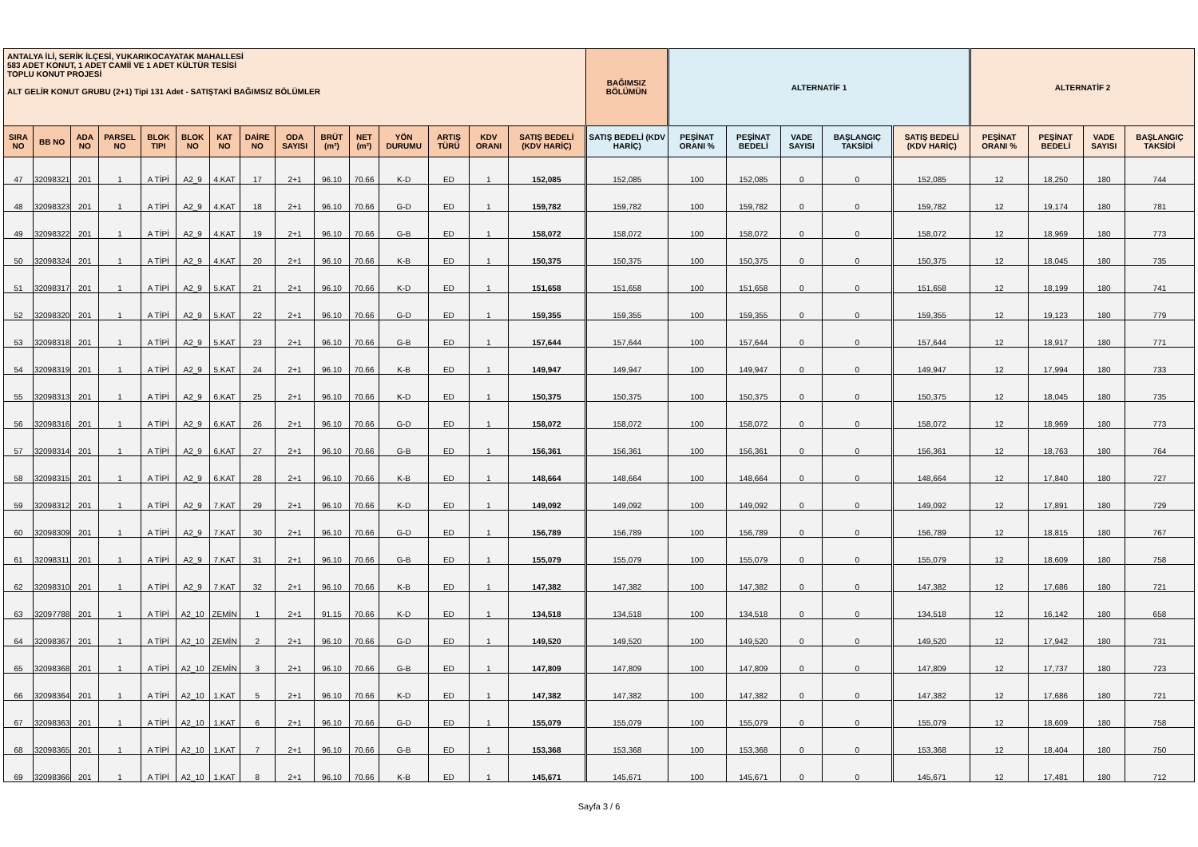| ANTALYA İLİ, SERİK İLÇESİ, YUKARIKOCAYATAK MAHALLESİ 583 ADET KONUT, 1 ADET CAMİİ VE 1 ADET KÜLTÜR TESİSİ TOPLU KONUT PROJESİ ALT GELİR KONUT GRUBU (2+1) Tipi 131 Adet - SATIŞTAKİ BAĞIMSIZ BÖLÜMLER | | | | | | | | | | | | | | | BAĞIMSIZ BÖLÜMÜN | ALTERNATİF 1 | | | | | ALTERNATİF 2 | | | |
| --- | --- | --- | --- | --- | --- | --- | --- | --- | --- | --- | --- | --- | --- | --- | --- | --- | --- | --- | --- | --- | --- | --- | --- | --- |
| SIRA NO | BB NO | ADA NO | PARSEL NO | BLOK TIPI | BLOK NO | KAT NO | DAİRE NO | ODA SAYISI | BRÜT (m²) | NET (m²) | YÖN DURUMU | ARTIŞ TÜRÜ | KDV ORANI | SATIŞ BEDELİ (KDV HARİÇ) | SATIŞ BEDELİ (KDV HARİÇ) | PEŞİNAT ORANI % | PEŞİNAT BEDELİ | VADE SAYISI | BAŞLANGIÇ TAKSİDİ | SATIŞ BEDELİ (KDV HARİÇ) | PEŞİNAT ORANI % | PEŞİNAT BEDELİ | VADE SAYISI | BAŞLANGIÇ TAKSİDİ |
| 47 | 32098321 | 201 | 1 | A TİPİ | A2_9 | 4.KAT | 17 | 2+1 | 96.10 | 70.66 | K-D | ED | 1 | 152,085 | 152,085 | 100 | 152,085 | 0 | 0 | 152,085 | 12 | 18,250 | 180 | 744 |
| 48 | 32098323 | 201 | 1 | A TİPİ | A2_9 | 4.KAT | 18 | 2+1 | 96.10 | 70.66 | G-D | ED | 1 | 159,782 | 159,782 | 100 | 159,782 | 0 | 0 | 159,782 | 12 | 19,174 | 180 | 781 |
| 49 | 32098322 | 201 | 1 | A TİPİ | A2_9 | 4.KAT | 19 | 2+1 | 96.10 | 70.66 | G-B | ED | 1 | 158,072 | 158,072 | 100 | 158,072 | 0 | 0 | 158,072 | 12 | 18,969 | 180 | 773 |
| 50 | 32098324 | 201 | 1 | A TİPİ | A2_9 | 4.KAT | 20 | 2+1 | 96.10 | 70.66 | K-B | ED | 1 | 150,375 | 150,375 | 100 | 150,375 | 0 | 0 | 150,375 | 12 | 18,045 | 180 | 735 |
| 51 | 32098317 | 201 | 1 | A TİPİ | A2_9 | 5.KAT | 21 | 2+1 | 96.10 | 70.66 | K-D | ED | 1 | 151,658 | 151,658 | 100 | 151,658 | 0 | 0 | 151,658 | 12 | 18,199 | 180 | 741 |
| 52 | 32098320 | 201 | 1 | A TİPİ | A2_9 | 5.KAT | 22 | 2+1 | 96.10 | 70.66 | G-D | ED | 1 | 159,355 | 159,355 | 100 | 159,355 | 0 | 0 | 159,355 | 12 | 19,123 | 180 | 779 |
| 53 | 32098318 | 201 | 1 | A TİPİ | A2_9 | 5.KAT | 23 | 2+1 | 96.10 | 70.66 | G-B | ED | 1 | 157,644 | 157,644 | 100 | 157,644 | 0 | 0 | 157,644 | 12 | 18,917 | 180 | 771 |
| 54 | 32098319 | 201 | 1 | A TİPİ | A2_9 | 5.KAT | 24 | 2+1 | 96.10 | 70.66 | K-B | ED | 1 | 149,947 | 149,947 | 100 | 149,947 | 0 | 0 | 149,947 | 12 | 17,994 | 180 | 733 |
| 55 | 32098313 | 201 | 1 | A TİPİ | A2_9 | 6.KAT | 25 | 2+1 | 96.10 | 70.66 | K-D | ED | 1 | 150,375 | 150,375 | 100 | 150,375 | 0 | 0 | 150,375 | 12 | 18,045 | 180 | 735 |
| 56 | 32098316 | 201 | 1 | A TİPİ | A2_9 | 6.KAT | 26 | 2+1 | 96.10 | 70.66 | G-D | ED | 1 | 158,072 | 158,072 | 100 | 158,072 | 0 | 0 | 158,072 | 12 | 18,969 | 180 | 773 |
| 57 | 32098314 | 201 | 1 | A TİPİ | A2_9 | 6.KAT | 27 | 2+1 | 96.10 | 70.66 | G-B | ED | 1 | 156,361 | 156,361 | 100 | 156,361 | 0 | 0 | 156,361 | 12 | 18,763 | 180 | 764 |
| 58 | 32098315 | 201 | 1 | A TİPİ | A2_9 | 6.KAT | 28 | 2+1 | 96.10 | 70.66 | K-B | ED | 1 | 148,664 | 148,664 | 100 | 148,664 | 0 | 0 | 148,664 | 12 | 17,840 | 180 | 727 |
| 59 | 32098312 | 201 | 1 | A TİPİ | A2_9 | 7.KAT | 29 | 2+1 | 96.10 | 70.66 | K-D | ED | 1 | 149,092 | 149,092 | 100 | 149,092 | 0 | 0 | 149,092 | 12 | 17,891 | 180 | 729 |
| 60 | 32098309 | 201 | 1 | A TİPİ | A2_9 | 7.KAT | 30 | 2+1 | 96.10 | 70.66 | G-D | ED | 1 | 156,789 | 156,789 | 100 | 156,789 | 0 | 0 | 156,789 | 12 | 18,815 | 180 | 767 |
| 61 | 32098311 | 201 | 1 | A TİPİ | A2_9 | 7.KAT | 31 | 2+1 | 96.10 | 70.66 | G-B | ED | 1 | 155,079 | 155,079 | 100 | 155,079 | 0 | 0 | 155,079 | 12 | 18,609 | 180 | 758 |
| 62 | 32098310 | 201 | 1 | A TİPİ | A2_9 | 7.KAT | 32 | 2+1 | 96.10 | 70.66 | K-B | ED | 1 | 147,382 | 147,382 | 100 | 147,382 | 0 | 0 | 147,382 | 12 | 17,686 | 180 | 721 |
| 63 | 32097788 | 201 | 1 | A TİPİ | A2_10 | ZEMİN | 1 | 2+1 | 91.15 | 70.66 | K-D | ED | 1 | 134,518 | 134,518 | 100 | 134,518 | 0 | 0 | 134,518 | 12 | 16,142 | 180 | 658 |
| 64 | 32098367 | 201 | 1 | A TİPİ | A2_10 | ZEMİN | 2 | 2+1 | 96.10 | 70.66 | G-D | ED | 1 | 149,520 | 149,520 | 100 | 149,520 | 0 | 0 | 149,520 | 12 | 17,942 | 180 | 731 |
| 65 | 32098368 | 201 | 1 | A TİPİ | A2_10 | ZEMİN | 3 | 2+1 | 96.10 | 70.66 | G-B | ED | 1 | 147,809 | 147,809 | 100 | 147,809 | 0 | 0 | 147,809 | 12 | 17,737 | 180 | 723 |
| 66 | 32098364 | 201 | 1 | A TİPİ | A2_10 | 1.KAT | 5 | 2+1 | 96.10 | 70.66 | K-D | ED | 1 | 147,382 | 147,382 | 100 | 147,382 | 0 | 0 | 147,382 | 12 | 17,686 | 180 | 721 |
| 67 | 32098363 | 201 | 1 | A TİPİ | A2_10 | 1.KAT | 6 | 2+1 | 96.10 | 70.66 | G-D | ED | 1 | 155,079 | 155,079 | 100 | 155,079 | 0 | 0 | 155,079 | 12 | 18,609 | 180 | 758 |
| 68 | 32098365 | 201 | 1 | A TİPİ | A2_10 | 1.KAT | 7 | 2+1 | 96.10 | 70.66 | G-B | ED | 1 | 153,368 | 153,368 | 100 | 153,368 | 0 | 0 | 153,368 | 12 | 18,404 | 180 | 750 |
| 69 | 32098366 | 201 | 1 | A TİPİ | A2_10 | 1.KAT | 8 | 2+1 | 96.10 | 70.66 | K-B | ED | 1 | 145,671 | 145,671 | 100 | 145,671 | 0 | 0 | 145,671 | 12 | 17,481 | 180 | 712 |
Sayfa 3 / 6